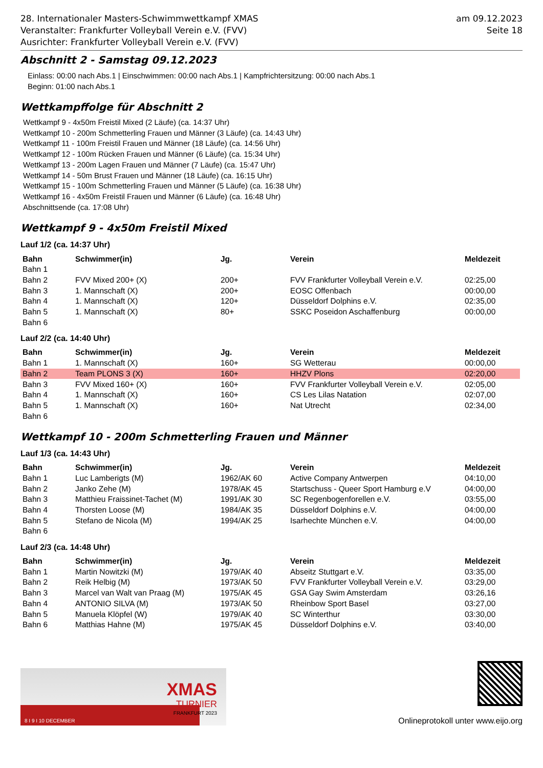28. Internationaler Masters-Schwimmwettkampf XMAS
Veranstalter: Frankfurter Volleyball Verein e.V. (FVV)
Ausrichter: Frankfurter Volleyball Verein e.V. (FVV)
am 09.12.2023
Seite 18
Abschnitt 2 - Samstag 09.12.2023
Einlass: 00:00 nach Abs.1 | Einschwimmen: 00:00 nach Abs.1 | Kampfrichtersitzung: 00:00 nach Abs.1
Beginn: 01:00 nach Abs.1
Wettkampffolge für Abschnitt 2
Wettkampf 9 - 4x50m Freistil Mixed (2 Läufe) (ca. 14:37 Uhr)
Wettkampf 10 - 200m Schmetterling Frauen und Männer (3 Läufe) (ca. 14:43 Uhr)
Wettkampf 11 - 100m Freistil Frauen und Männer (18 Läufe) (ca. 14:56 Uhr)
Wettkampf 12 - 100m Rücken Frauen und Männer (6 Läufe) (ca. 15:34 Uhr)
Wettkampf 13 - 200m Lagen Frauen und Männer (7 Läufe) (ca. 15:47 Uhr)
Wettkampf 14 - 50m Brust Frauen und Männer (18 Läufe) (ca. 16:15 Uhr)
Wettkampf 15 - 100m Schmetterling Frauen und Männer (5 Läufe) (ca. 16:38 Uhr)
Wettkampf 16 - 4x50m Freistil Frauen und Männer (6 Läufe) (ca. 16:48 Uhr)
Abschnittsende (ca. 17:08 Uhr)
Wettkampf 9 - 4x50m Freistil Mixed
Lauf 1/2 (ca. 14:37 Uhr)
| Bahn | Schwimmer(in) | Jg. | Verein | Meldezeit |
| --- | --- | --- | --- | --- |
| Bahn 1 | | | | |
| Bahn 2 | FVV Mixed 200+ (X) | 200+ | FVV Frankfurter Volleyball Verein e.V. | 02:25,00 |
| Bahn 3 | 1. Mannschaft (X) | 200+ | EOSC Offenbach | 00:00,00 |
| Bahn 4 | 1. Mannschaft (X) | 120+ | Düsseldorf Dolphins e.V. | 02:35,00 |
| Bahn 5 | 1. Mannschaft (X) | 80+ | SSKC Poseidon Aschaffenburg | 00:00,00 |
| Bahn 6 | | | | |
Lauf 2/2 (ca. 14:40 Uhr)
| Bahn | Schwimmer(in) | Jg. | Verein | Meldezeit |
| --- | --- | --- | --- | --- |
| Bahn 1 | 1. Mannschaft (X) | 160+ | SG Wetterau | 00:00,00 |
| Bahn 2 | Team PLONS 3 (X) | 160+ | HHZV Plons | 02:20,00 |
| Bahn 3 | FVV Mixed 160+ (X) | 160+ | FVV Frankfurter Volleyball Verein e.V. | 02:05,00 |
| Bahn 4 | 1. Mannschaft (X) | 160+ | CS Les Lilas Natation | 02:07,00 |
| Bahn 5 | 1. Mannschaft (X) | 160+ | Nat Utrecht | 02:34,00 |
| Bahn 6 | | | | |
Wettkampf 10 - 200m Schmetterling Frauen und Männer
Lauf 1/3 (ca. 14:43 Uhr)
| Bahn | Schwimmer(in) | Jg. | Verein | Meldezeit |
| --- | --- | --- | --- | --- |
| Bahn 1 | Luc Lamberigts (M) | 1962/AK 60 | Active Company Antwerpen | 04:10,00 |
| Bahn 2 | Janko Zehe (M) | 1978/AK 45 | Startschuss - Queer Sport Hamburg e.V | 04:00,00 |
| Bahn 3 | Matthieu Fraissinet-Tachet (M) | 1991/AK 30 | SC Regenbogenforellen e.V. | 03:55,00 |
| Bahn 4 | Thorsten Loose (M) | 1984/AK 35 | Düsseldorf Dolphins e.V. | 04:00,00 |
| Bahn 5 | Stefano de Nicola (M) | 1994/AK 25 | Isarhechte München e.V. | 04:00,00 |
| Bahn 6 | | | | |
Lauf 2/3 (ca. 14:48 Uhr)
| Bahn | Schwimmer(in) | Jg. | Verein | Meldezeit |
| --- | --- | --- | --- | --- |
| Bahn 1 | Martin Nowitzki (M) | 1979/AK 40 | Abseitz Stuttgart e.V. | 03:35,00 |
| Bahn 2 | Reik Helbig (M) | 1973/AK 50 | FVV Frankfurter Volleyball Verein e.V. | 03:29,00 |
| Bahn 3 | Marcel van Walt van Praag (M) | 1975/AK 45 | GSA Gay Swim Amsterdam | 03:26,16 |
| Bahn 4 | ANTONIO SILVA (M) | 1973/AK 50 | Rheinbow Sport Basel | 03:27,00 |
| Bahn 5 | Manuela Klöpfel (W) | 1979/AK 40 | SC Winterthur | 03:30,00 |
| Bahn 6 | Matthias Hahne (M) | 1975/AK 45 | Düsseldorf Dolphins e.V. | 03:40,00 |
XMAS
TURNIER
FRANKFURT 2023
8 I 9 I 10 DECEMBER
Onlineprotokoll unter www.eijo.org